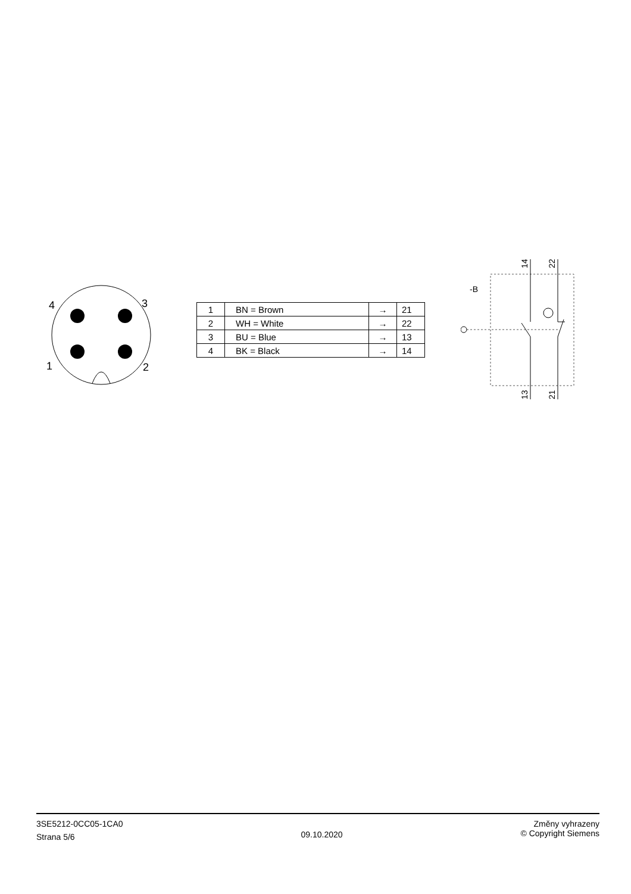4
3
1
2
| 1 | BN = Brown | → | 21 |
| 2 | WH = White | → | 22 |
| 3 | BU = Blue | → | 13 |
| 4 | BK = Black | → | 14 |
-B
14
22
13
21
3SE5212-0CC05-1CA0
Strana 5/6
09.10.2020
Změny vyhrazeny
© Copyright Siemens